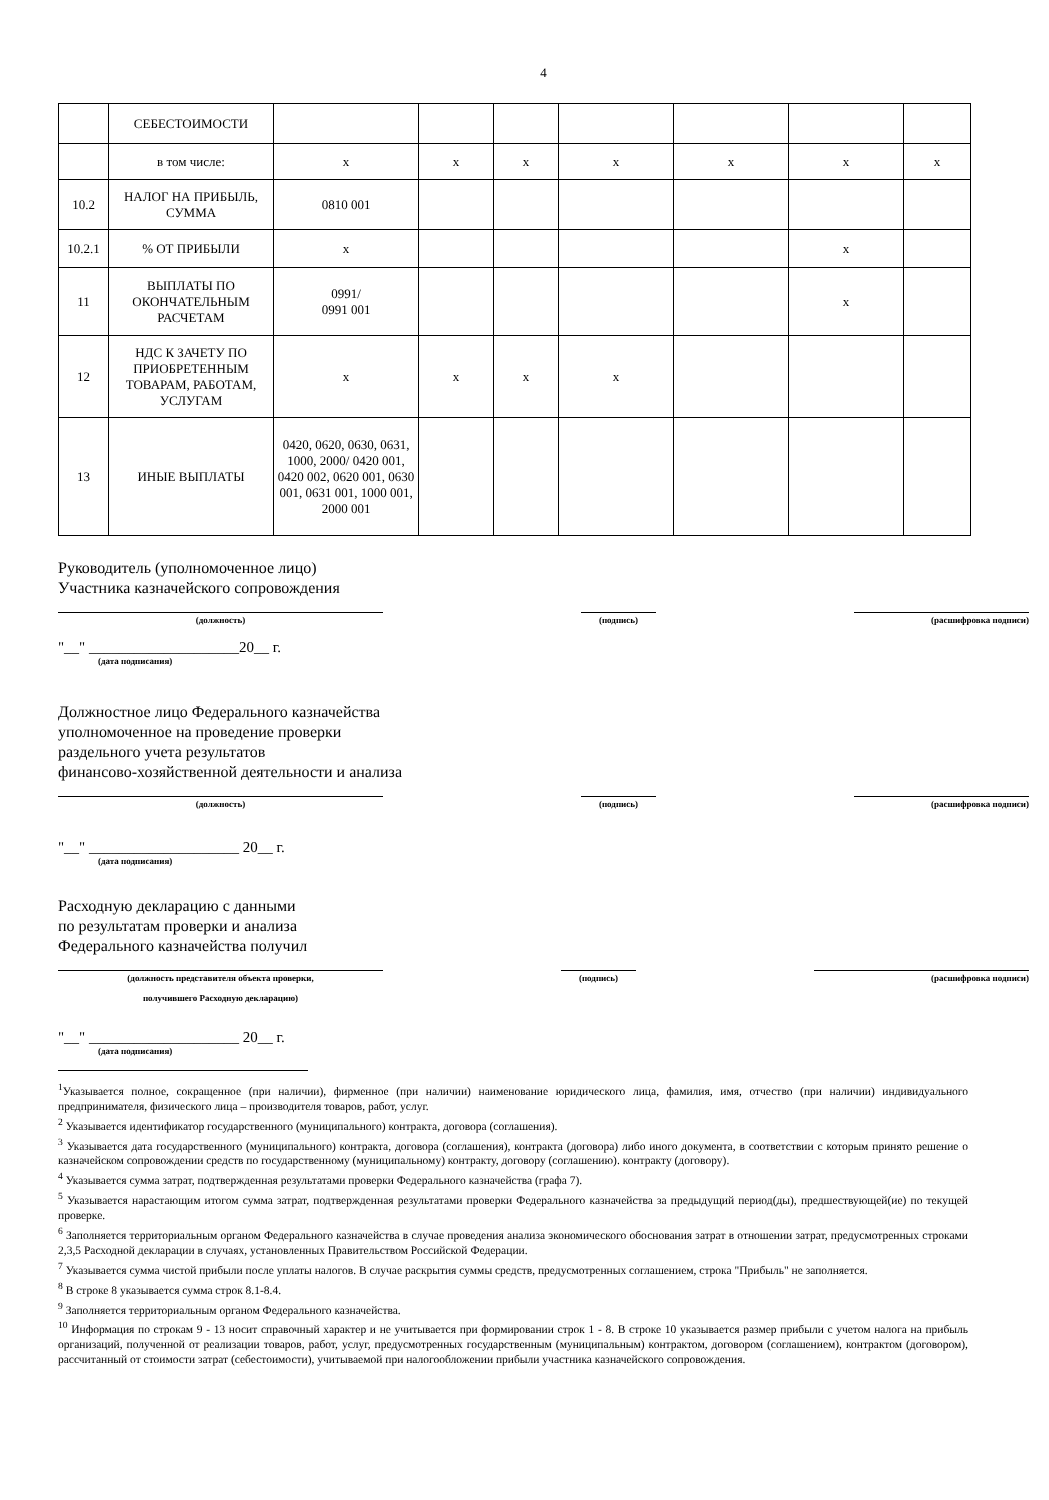4
| | СЕБЕСТОИМОСТИ | | | | | | | |
| | в том числе: | x | x | x | x | x | x | x |
| 10.2 | НАЛОГ НА ПРИБЫЛЬ, СУММА | 0810 001 | | | | | | |
| 10.2.1 | % ОТ ПРИБЫЛИ | x | | | | | x | |
| 11 | ВЫПЛАТЫ ПО ОКОНЧАТЕЛЬНЫМ РАСЧЕТАМ | 0991/ 0991 001 | | | | | x | |
| 12 | НДС К ЗАЧЕТУ ПО ПРИОБРЕТЕННЫМ ТОВАРАМ, РАБОТАМ, УСЛУГАМ | x | x | x | x | | | |
| 13 | ИНЫЕ ВЫПЛАТЫ | 0420, 0620, 0630, 0631, 1000, 2000/ 0420 001, 0420 002, 0620 001, 0630 001, 0631 001, 1000 001, 2000 001 | | | | | | |
Руководитель (уполномоченное лицо)
Участника казначейского сопровождения
(должность) (подпись) (расшифровка подписи)
"__" ____________________20__ г.
(дата подписания)
Должностное лицо Федерального казначейства
уполномоченное на проведение проверки
раздельного учета результатов
финансово-хозяйственной деятельности и анализа
(должность) (подпись) (расшифровка подписи)
"__" ____________________ 20__ г.
(дата подписания)
Расходную декларацию с данными
по результатам проверки и анализа
Федерального казначейства получил
(должность представителя объекта проверки,
получившего Расходную декларацию)
(подпись) (расшифровка подписи)
"__" ____________________ 20__ г.
(дата подписания)
<sup>1</sup> Указывается полное, сокращенное (при наличии), фирменное (при наличии) наименование юридического лица, фамилия, имя, отчество (при наличии) индивидуального предпринимателя, физического лица – производителя товаров, работ, услуг.
<sup>2</sup> Указывается идентификатор государственного (муниципального) контракта, договора (соглашения).
<sup>3</sup> Указывается дата государственного (муниципального) контракта, договора (соглашения), контракта (договора) либо иного документа, в соответствии с которым принято решение о казначейском сопровождении средств по государственному (муниципальному) контракту, договору (соглашению). контракту (договору).
<sup>4</sup> Указывается сумма затрат, подтвержденная результатами проверки Федерального казначейства (графа 7).
<sup>5</sup> Указывается нарастающим итогом сумма затрат, подтвержденная результатами проверки Федерального казначейства за предыдущий период(ды), предшествующей(ие) по текущей проверке.
<sup>6</sup> Заполняется территориальным органом Федерального казначейства в случае проведения анализа экономического обоснования затрат в отношении затрат, предусмотренных строками 2,3,5 Расходной декларации в случаях, установленных Правительством Российской Федерации.
<sup>7</sup> Указывается сумма чистой прибыли после уплаты налогов. В случае раскрытия суммы средств, предусмотренных соглашением, строка "Прибыль" не заполняется.
<sup>8</sup> В строке 8 указывается сумма строк 8.1-8.4.
<sup>9</sup> Заполняется территориальным органом Федерального казначейства.
<sup>10</sup> Информация по строкам 9 - 13 носит справочный характер и не учитывается при формировании строк 1 - 8. В строке 10 указывается размер прибыли с учетом налога на прибыль организаций, полученной от реализации товаров, работ, услуг, предусмотренных государственным (муниципальным) контрактом, договором (соглашением), контрактом (договором), рассчитанный от стоимости затрат (себестоимости), учитываемой при налогообложении прибыли участника казначейского сопровождения.